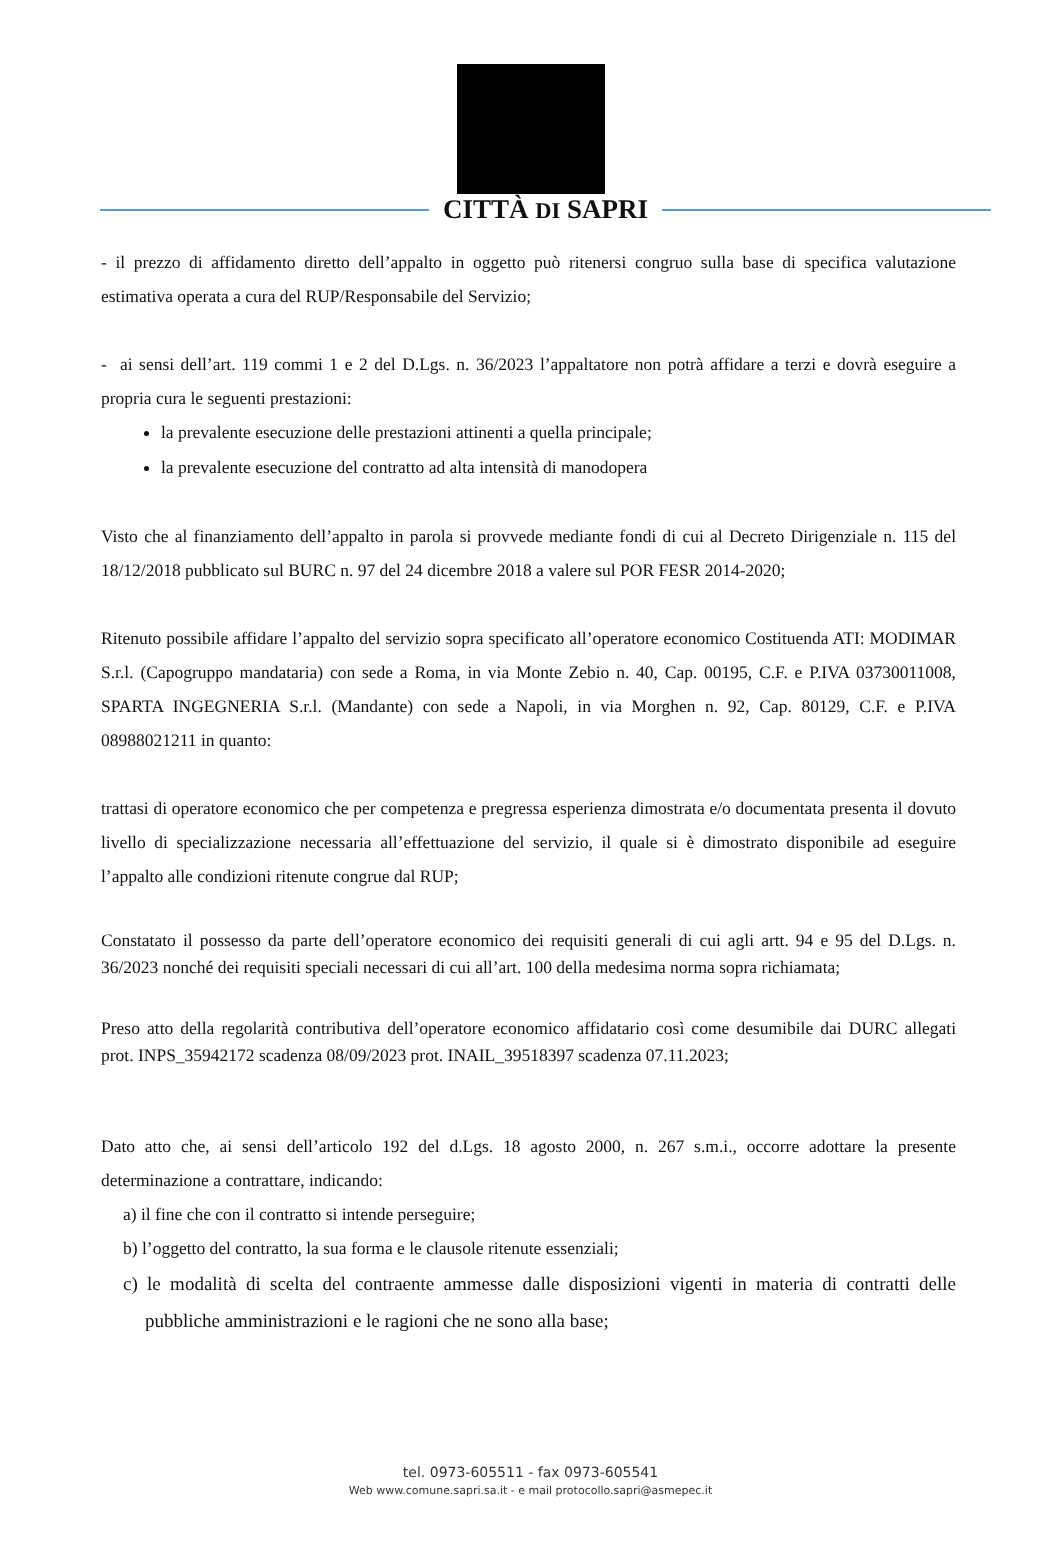CITTÀ DI SAPRI
- il prezzo di affidamento diretto dell’appalto in oggetto può ritenersi congruo sulla base di specifica valutazione estimativa operata a cura del RUP/Responsabile del Servizio;
- ai sensi dell’art. 119 commi 1 e 2 del D.Lgs. n. 36/2023 l’appaltatore non potrà affidare a terzi e dovrà eseguire a propria cura le seguenti prestazioni:
la prevalente esecuzione delle prestazioni attinenti a quella principale;
la prevalente esecuzione del contratto ad alta intensità di manodopera
Visto che al finanziamento dell’appalto in parola si provvede mediante fondi di cui al Decreto Dirigenziale n. 115 del 18/12/2018 pubblicato sul BURC n. 97 del 24 dicembre 2018 a valere sul POR FESR 2014-2020;
Ritenuto possibile affidare l’appalto del servizio sopra specificato all’operatore economico Costituenda ATI: MODIMAR S.r.l. (Capogruppo mandataria) con sede a Roma, in via Monte Zebio n. 40, Cap. 00195, C.F. e P.IVA 03730011008, SPARTA INGEGNERIA S.r.l. (Mandante) con sede a Napoli, in via Morghen n. 92, Cap. 80129, C.F. e P.IVA 08988021211 in quanto:
trattasi di operatore economico che per competenza e pregressa esperienza dimostrata e/o documentata presenta il dovuto livello di specializzazione necessaria all’effettuazione del servizio, il quale si è dimostrato disponibile ad eseguire l’appalto alle condizioni ritenute congrue dal RUP;
Constatato il possesso da parte dell’operatore economico dei requisiti generali di cui agli artt. 94 e 95 del D.Lgs. n. 36/2023 nonché dei requisiti speciali necessari di cui all’art. 100 della medesima norma sopra richiamata;
Preso atto della regolarità contributiva dell’operatore economico affidatario così come desumibile dai DURC allegati prot. INPS_35942172 scadenza 08/09/2023 prot. INAIL_39518397 scadenza 07.11.2023;
Dato atto che, ai sensi dell’articolo 192 del d.Lgs. 18 agosto 2000, n. 267 s.m.i., occorre adottare la presente determinazione a contrattare, indicando:
a) il fine che con il contratto si intende perseguire;
b) l’oggetto del contratto, la sua forma e le clausole ritenute essenziali;
c) le modalità di scelta del contraente ammesse dalle disposizioni vigenti in materia di contratti delle pubbliche amministrazioni e le ragioni che ne sono alla base;
tel. 0973-605511 - fax 0973-605541
Web www.comune.sapri.sa.it - e mail protocollo.sapri@asmepec.it